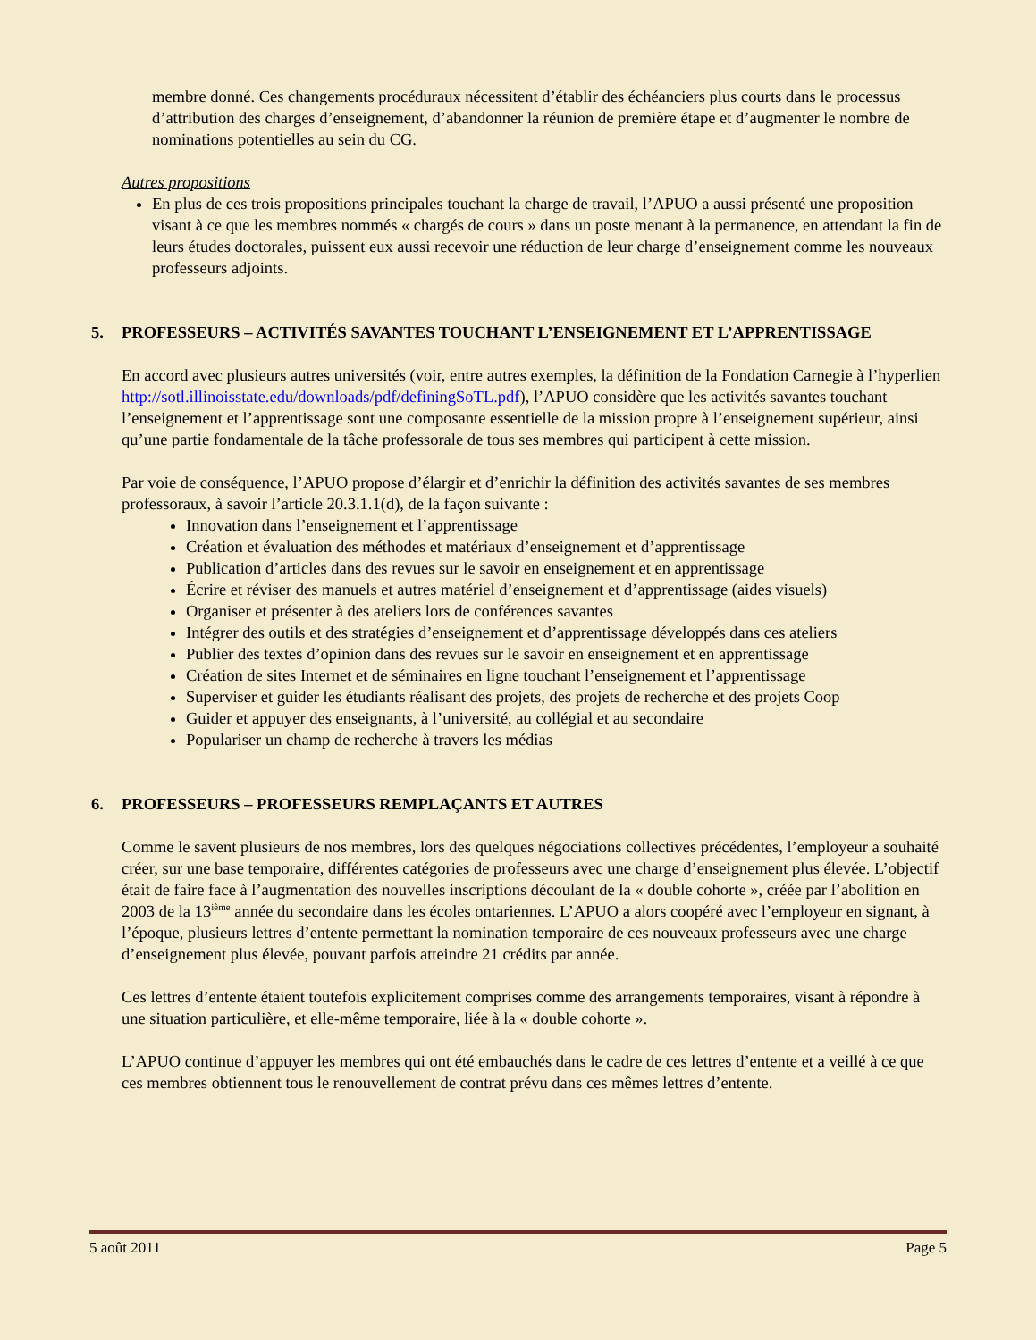membre donné. Ces changements procéduraux nécessitent d’établir des échéanciers plus courts dans le processus d’attribution des charges d’enseignement, d’abandonner la réunion de première étape et d’augmenter le nombre de nominations potentielles au sein du CG.
Autres propositions
En plus de ces trois propositions principales touchant la charge de travail, l’APUO a aussi présenté une proposition visant à ce que les membres nommés « chargés de cours » dans un poste menant à la permanence, en attendant la fin de leurs études doctorales, puissent eux aussi recevoir une réduction de leur charge d’enseignement comme les nouveaux professeurs adjoints.
5. PROFESSEURS – ACTIVITÉS SAVANTES TOUCHANT L’ENSEIGNEMENT ET L’APPRENTISSAGE
En accord avec plusieurs autres universités (voir, entre autres exemples, la définition de la Fondation Carnegie à l’hyperlien http://sotl.illinoisstate.edu/downloads/pdf/definingSoTL.pdf), l’APUO considère que les activités savantes touchant l’enseignement et l’apprentissage sont une composante essentielle de la mission propre à l’enseignement supérieur, ainsi qu’une partie fondamentale de la tâche professorale de tous ses membres qui participent à cette mission.
Par voie de conséquence, l’APUO propose d’élargir et d’enrichir la définition des activités savantes de ses membres professoraux, à savoir l’article 20.3.1.1(d), de la façon suivante :
Innovation dans l’enseignement et l’apprentissage
Création et évaluation des méthodes et matériaux d’enseignement et d’apprentissage
Publication d’articles dans des revues sur le savoir en enseignement et en apprentissage
Écrire et réviser des manuels et autres matériel d’enseignement et d’apprentissage (aides visuels)
Organiser et présenter à des ateliers lors de conférences savantes
Intégrer des outils et des stratégies d’enseignement et d’apprentissage développés dans ces ateliers
Publier des textes d’opinion dans des revues sur le savoir en enseignement et en apprentissage
Création de sites Internet et de séminaires en ligne touchant l’enseignement et l’apprentissage
Superviser et guider les étudiants réalisant des projets, des projets de recherche et des projets Coop
Guider et appuyer des enseignants, à l’université, au collégial et au secondaire
Populariser un champ de recherche à travers les médias
6. PROFESSEURS – PROFESSEURS REMPLAÇANTS ET AUTRES
Comme le savent plusieurs de nos membres, lors des quelques négociations collectives précédentes, l’employeur a souhaité créer, sur une base temporaire, différentes catégories de professeurs avec une charge d’enseignement plus élevée. L’objectif était de faire face à l’augmentation des nouvelles inscriptions découlant de la « double cohorte », créée par l’abolition en 2003 de la 13<sup>ième</sup> année du secondaire dans les écoles ontariennes. L’APUO a alors coopéré avec l’employeur en signant, à l’époque, plusieurs lettres d’entente permettant la nomination temporaire de ces nouveaux professeurs avec une charge d’enseignement plus élevée, pouvant parfois atteindre 21 crédits par année.
Ces lettres d’entente étaient toutefois explicitement comprises comme des arrangements temporaires, visant à répondre à une situation particulière, et elle-même temporaire, liée à la « double cohorte ».
L’APUO continue d’appuyer les membres qui ont été embauchés dans le cadre de ces lettres d’entente et a veillé à ce que ces membres obtiennent tous le renouvellement de contrat prévu dans ces mêmes lettres d’entente.
5 août 2011 Page 5